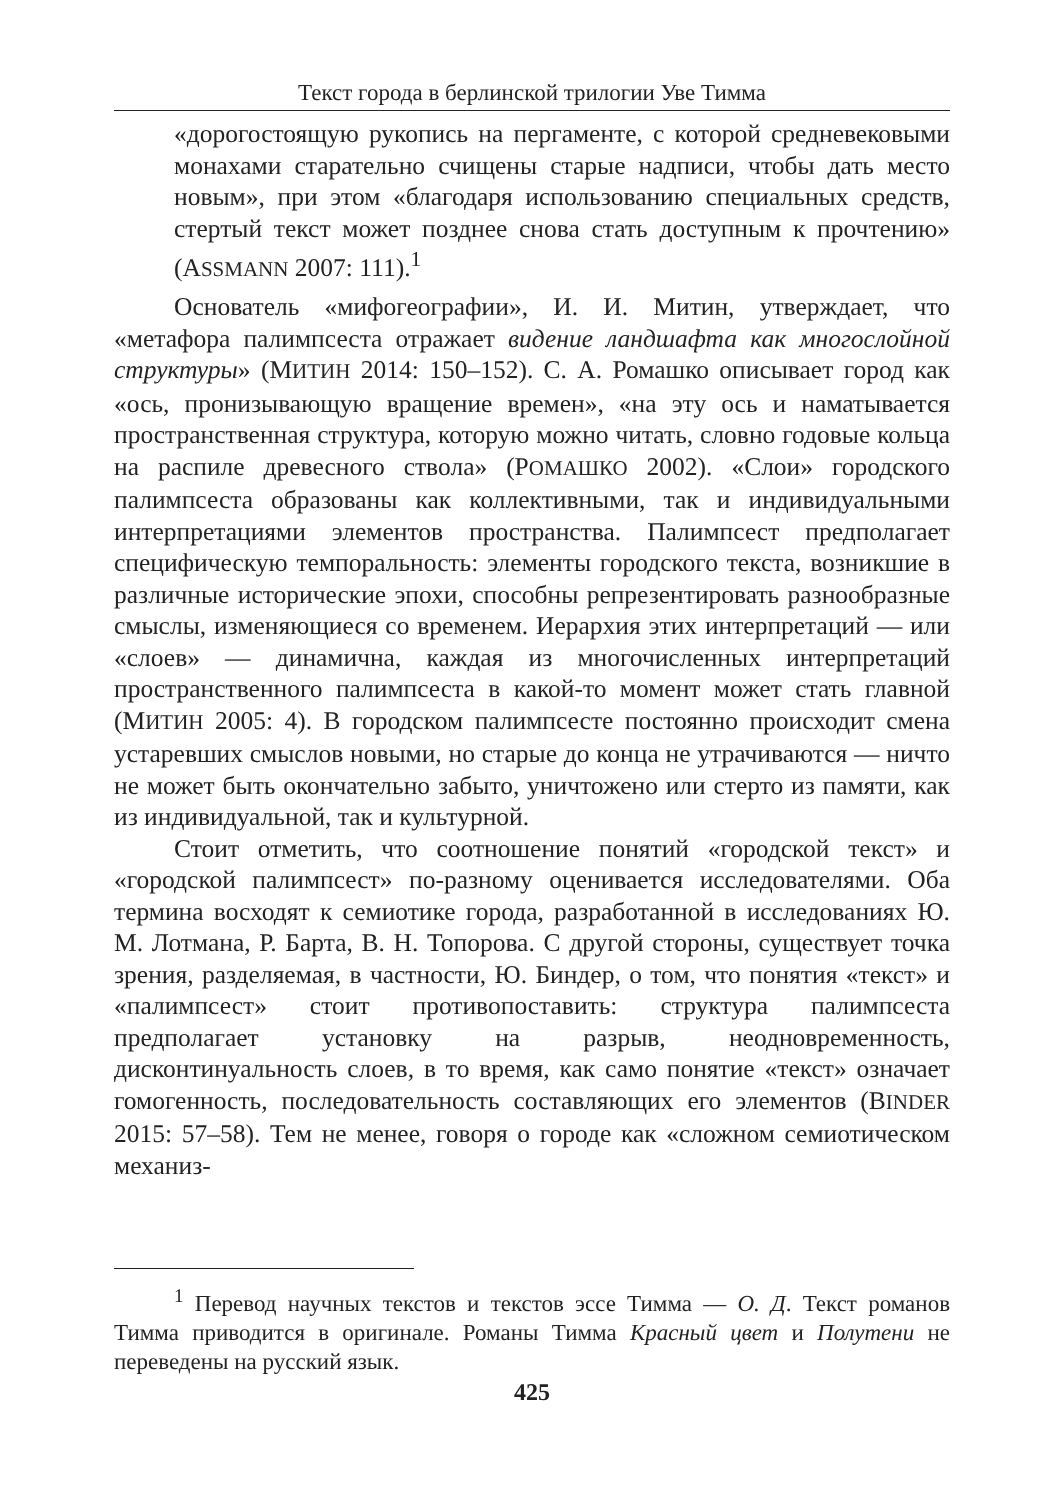Текст города в берлинской трилогии Уве Тимма
«дорогостоящую рукопись на пергаменте, с которой средневековыми монахами старательно счищены старые надписи, чтобы дать место новым», при этом «благодаря использованию специальных средств, стертый текст может позднее снова стать доступным к прочтению» (ASSMANN 2007: 111).<sup>1</sup>
Основатель «мифогеографии», И. И. Митин, утверждает, что «метафора палимпсеста отражает видение ландшафта как многослойной структуры» (МИТИН 2014: 150–152). С. А. Ромашко описывает город как «ось, пронизывающую вращение времен», «на эту ось и наматывается пространственная структура, которую можно читать, словно годовые кольца на распиле древесного ствола» (РОМАШКО 2002). «Слои» городского палимпсеста образованы как коллективными, так и индивидуальными интерпретациями элементов пространства. Палимпсест предполагает специфическую темпоральность: элементы городского текста, возникшие в различные исторические эпохи, способны репрезентировать разнообразные смыслы, изменяющиеся со временем. Иерархия этих интерпретаций — или «слоев» — динамична, каждая из многочисленных интерпретаций пространственного палимпсеста в какой-то момент может стать главной (МИТИН 2005: 4). В городском палимпсесте постоянно происходит смена устаревших смыслов новыми, но старые до конца не утрачиваются — ничто не может быть окончательно забыто, уничтожено или стерто из памяти, как из индивидуальной, так и культурной.
Стоит отметить, что соотношение понятий «городской текст» и «городской палимпсест» по-разному оценивается исследователями. Оба термина восходят к семиотике города, разработанной в исследованиях Ю. М. Лотмана, Р. Барта, В. Н. Топорова. С другой стороны, существует точка зрения, разделяемая, в частности, Ю. Биндер, о том, что понятия «текст» и «палимпсест» стоит противопоставить: структура палимпсеста предполагает установку на разрыв, неодновременность, дисконтинуальность слоев, в то время, как само понятие «текст» означает гомогенность, последовательность составляющих его элементов (BINDER 2015: 57–58). Тем не менее, говоря о городе как «сложном семиотическом механиз-
<sup>1</sup> Перевод научных текстов и текстов эссе Тимма — О. Д. Текст романов Тимма приводится в оригинале. Романы Тимма Красный цвет и Полутени не переведены на русский язык.
425